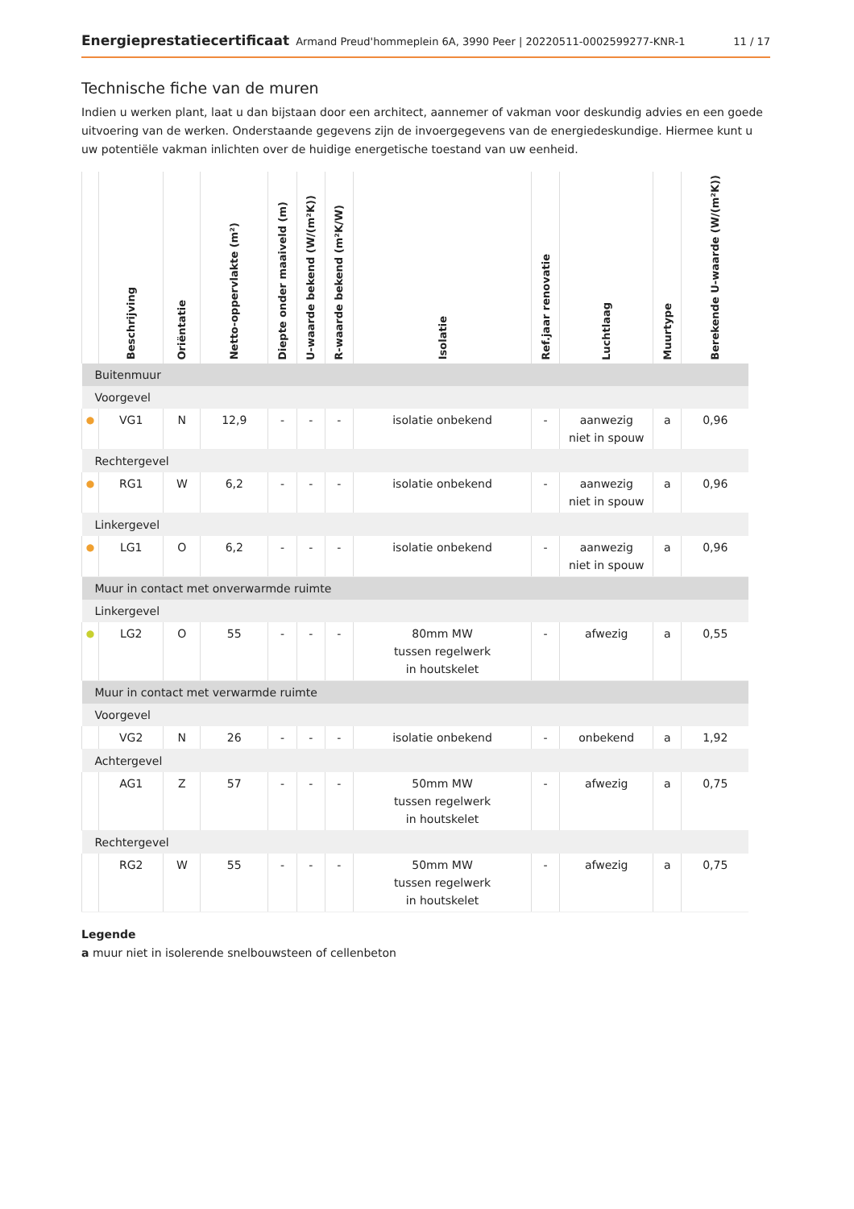Energieprestatiecertificaat Armand Preud'hommeplein 6A, 3990 Peer | 20220511-0002599277-KNR-1 11 / 17
Technische fiche van de muren
Indien u werken plant, laat u dan bijstaan door een architect, aannemer of vakman voor deskundig advies en een goede uitvoering van de werken. Onderstaande gegevens zijn de invoergegevens van de energiedeskundige. Hiermee kunt u uw potentiële vakman inlichten over de huidige energetische toestand van uw eenheid.
| | Beschrijving | Oriëntatie | Netto-oppervlakte (m²) | Diepte onder maaiveld (m) | U-waarde bekend (W/(m²K)) | R-waarde bekend (m²K/W) | Isolatie | Ref.jaar renovatie | Luchtlaag | Muurtype | Berekende U-waarde (W/(m²K)) |
| --- | --- | --- | --- | --- | --- | --- | --- | --- | --- | --- | --- |
| Buitenmuur | | | | | | | | | | | |
| Voorgevel | | | | | | | | | | | |
| ● | VG1 | N | 12,9 | - | - | - | isolatie onbekend | - | aanwezig niet in spouw | a | 0,96 |
| Rechtergevel | | | | | | | | | | | |
| ● | RG1 | W | 6,2 | - | - | - | isolatie onbekend | - | aanwezig niet in spouw | a | 0,96 |
| Linkergevel | | | | | | | | | | | |
| ● | LG1 | O | 6,2 | - | - | - | isolatie onbekend | - | aanwezig niet in spouw | a | 0,96 |
| Muur in contact met onverwarmde ruimte | | | | | | | | | | | |
| Linkergevel | | | | | | | | | | | |
| ● | LG2 | O | 55 | - | - | - | 80mm MW tussen regelwerk in houtskelet | - | afwezig | a | 0,55 |
| Muur in contact met verwarmde ruimte | | | | | | | | | | | |
| Voorgevel | | | | | | | | | | | |
| | VG2 | N | 26 | - | - | - | isolatie onbekend | - | onbekend | a | 1,92 |
| Achtergevel | | | | | | | | | | | |
| | AG1 | Z | 57 | - | - | - | 50mm MW tussen regelwerk in houtskelet | - | afwezig | a | 0,75 |
| Rechtergevel | | | | | | | | | | | |
| | RG2 | W | 55 | - | - | - | 50mm MW tussen regelwerk in houtskelet | - | afwezig | a | 0,75 |
Legende
a muur niet in isolerende snelbouwsteen of cellenbeton